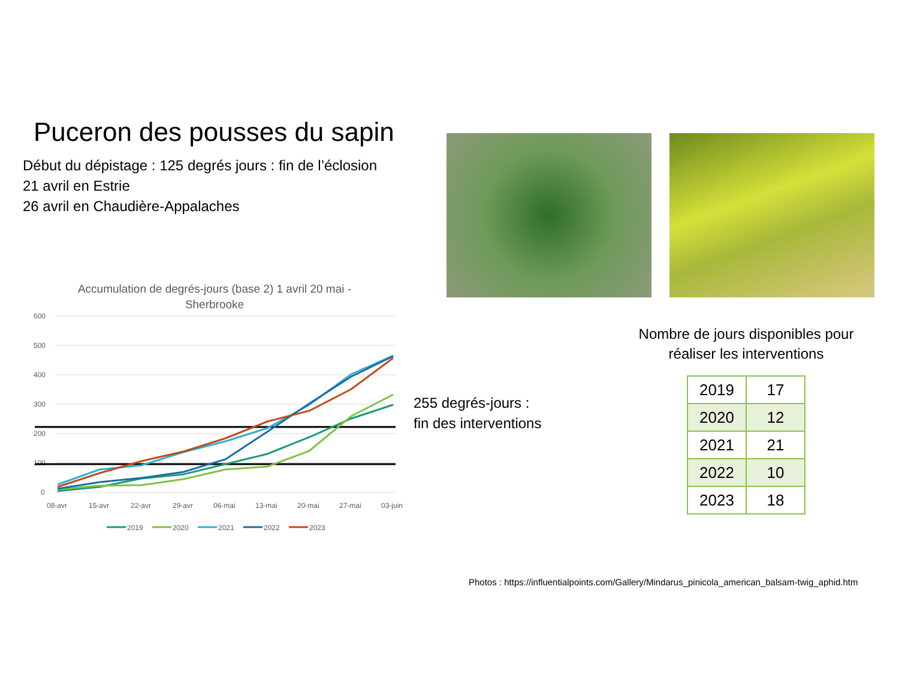Puceron des pousses du sapin
Début du dépistage : 125 degrés jours : fin de l’éclosion
21 avril en Estrie
26 avril en Chaudière-Appalaches
Accumulation de degrés-jours (base 2) 1 avril 20 mai -
Sherbrooke
600
500
400
300
200
100
0
08-avr
15-avr
22-avr
29-avr
06-mai
13-mai
20-mai
27-mai
03-juin
2019
2020
2021
2022
2023
255 degrés-jours :
fin des interventions
Nombre de jours disponibles pour réaliser les interventions
| 2019 | 17 |
| 2020 | 12 |
| 2021 | 21 |
| 2022 | 10 |
| 2023 | 18 |
Photos : https://influentialpoints.com/Gallery/Mindarus_pinicola_american_balsam-twig_aphid.htm